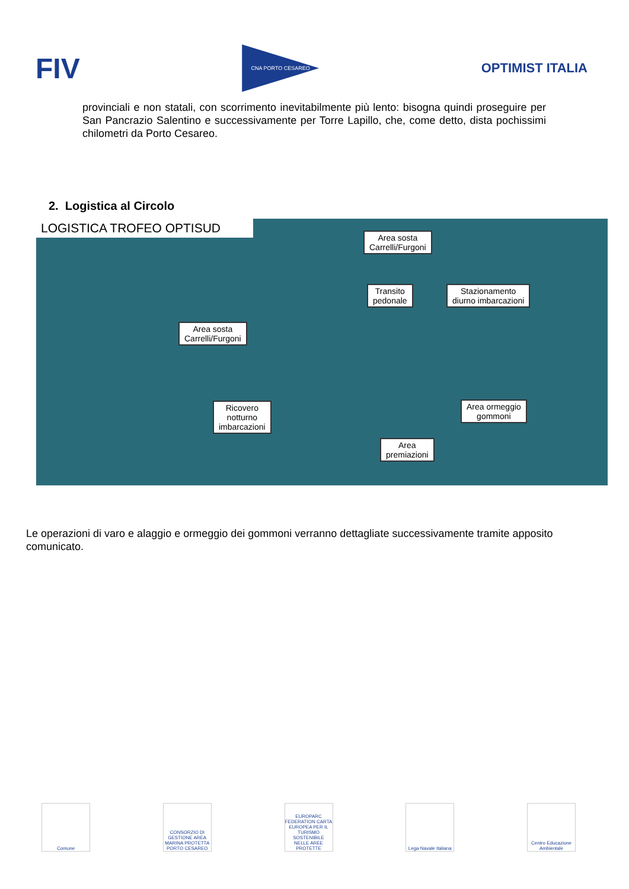FIV
CNA PORTO CESAREO
OPTIMIST ITALIA
provinciali e non statali, con scorrimento inevitabilmente più lento: bisogna quindi proseguire per San Pancrazio Salentino e successivamente per Torre Lapillo, che, come detto, dista pochissimi chilometri da Porto Cesareo.
2. Logistica al Circolo
LOGISTICA TROFEO OPTISUD
Area sosta
Carrelli/Furgoni
Transito
pedonale
Stazionamento
diurno imbarcazioni
Area sosta
Carrelli/Furgoni
Ricovero
notturno
imbarcazioni
Area ormeggio
gommoni
Area
premiazioni
Le operazioni di varo e alaggio e ormeggio dei gommoni verranno dettagliate successivamente tramite apposito comunicato.
Comune CONSORZIO DI GESTIONE AREA MARINA PROTETTA PORTO CESAREO
EUROPARC FEDERATION CARTA EUROPEA PER IL TURISMO SOSTENIBILE NELLE AREE PROTETTE
Lega Navale Italiana
Centro Educazione Ambientale